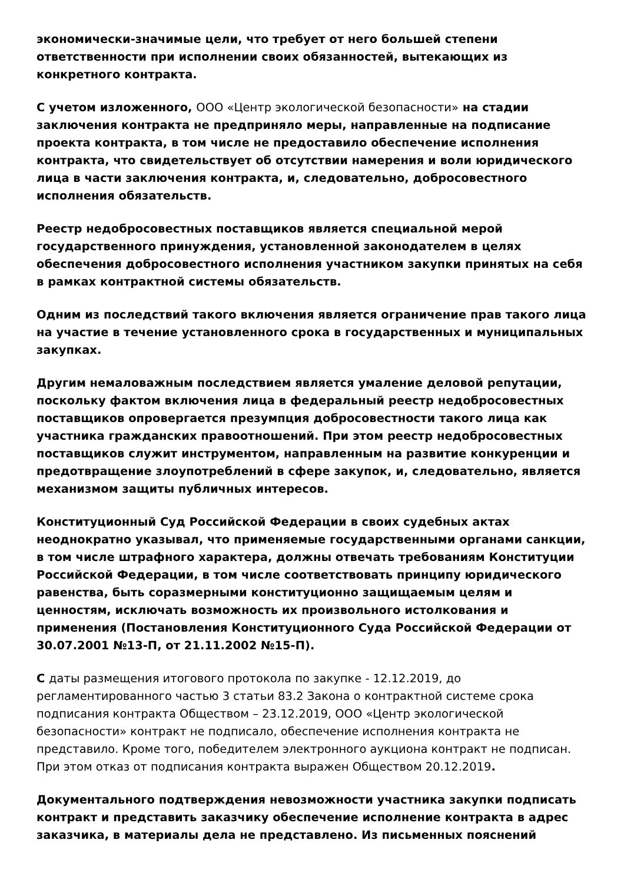экономически-значимые цели, что требует от него большей степени ответственности при исполнении своих обязанностей, вытекающих из конкретного контракта.
С учетом изложенного, ООО «Центр экологической безопасности» на стадии заключения контракта не предприняло меры, направленные на подписание проекта контракта, в том числе не предоставило обеспечение исполнения контракта, что свидетельствует об отсутствии намерения и воли юридического лица в части заключения контракта, и, следовательно, добросовестного исполнения обязательств.
Реестр недобросовестных поставщиков является специальной мерой государственного принуждения, установленной законодателем в целях обеспечения добросовестного исполнения участником закупки принятых на себя в рамках контрактной системы обязательств.
Одним из последствий такого включения является ограничение прав такого лица на участие в течение установленного срока в государственных и муниципальных закупках.
Другим немаловажным последствием является умаление деловой репутации, поскольку фактом включения лица в федеральный реестр недобросовестных поставщиков опровергается презумпция добросовестности такого лица как участника гражданских правоотношений. При этом реестр недобросовестных поставщиков служит инструментом, направленным на развитие конкуренции и предотвращение злоупотреблений в сфере закупок, и, следовательно, является механизмом защиты публичных интересов.
Конституционный Суд Российской Федерации в своих судебных актах неоднократно указывал, что применяемые государственными органами санкции, в том числе штрафного характера, должны отвечать требованиям Конституции Российской Федерации, в том числе соответствовать принципу юридического равенства, быть соразмерными конституционно защищаемым целям и ценностям, исключать возможность их произвольного истолкования и применения (Постановления Конституционного Суда Российской Федерации от 30.07.2001 №13-П, от 21.11.2002 №15-П).
С даты размещения итогового протокола по закупке - 12.12.2019, до регламентированного частью 3 статьи 83.2 Закона о контрактной системе срока подписания контракта Обществом – 23.12.2019, ООО «Центр экологической безопасности» контракт не подписало, обеспечение исполнения контракта не представило. Кроме того, победителем электронного аукциона контракт не подписан. При этом отказ от подписания контракта выражен Обществом 20.12.2019.
Документального подтверждения невозможности участника закупки подписать контракт и представить заказчику обеспечение исполнение контракта в адрес заказчика, в материалы дела не представлено. Из письменных пояснений